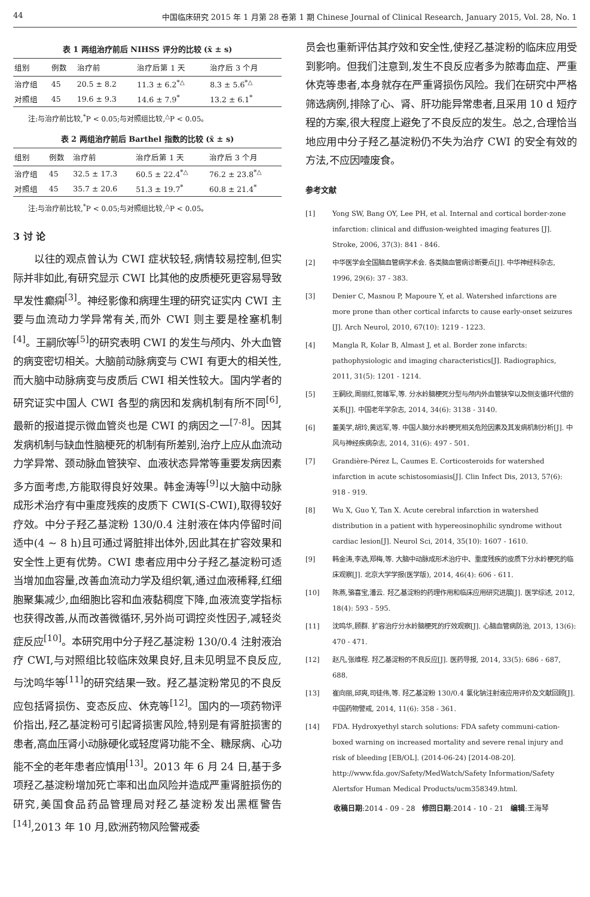44 中国临床研究 2015 年 1 月第 28 卷第 1 期 Chinese Journal of Clinical Research, January 2015, Vol. 28, No. 1
表 1 两组治疗前后 NIHSS 评分的比较 (x̄ ± s)
| 组别 | 例数 | 治疗前 | 治疗后第 1 天 | 治疗后 3 个月 |
| --- | --- | --- | --- | --- |
| 治疗组 | 45 | 20.5 ± 8.2 | 11.3 ± 6.2<sup>*△</sup> | 8.3 ± 5.6<sup>*△</sup> |
| 对照组 | 45 | 19.6 ± 9.3 | 14.6 ± 7.9<sup>*</sup> | 13.2 ± 6.1<sup>*</sup> |
注:与治疗前比较,<sup>*</sup>P < 0.05;与对照组比较,<sup>△</sup>P < 0.05。
表 2 两组治疗前后 Barthel 指数的比较 (x̄ ± s)
| 组别 | 例数 | 治疗前 | 治疗后第 1 天 | 治疗后 3 个月 |
| --- | --- | --- | --- | --- |
| 治疗组 | 45 | 32.5 ± 17.3 | 60.5 ± 22.4<sup>*△</sup> | 76.2 ± 23.8<sup>*△</sup> |
| 对照组 | 45 | 35.7 ± 20.6 | 51.3 ± 19.7<sup>*</sup> | 60.8 ± 21.4<sup>*</sup> |
注:与治疗前比较,<sup>*</sup>P < 0.05;与对照组比较,<sup>△</sup>P < 0.05。
3 讨 论
以往的观点曾认为 CWI 症状较轻,病情较易控制,但实际并非如此,有研究显示 CWI 比其他的皮质梗死更容易导致早发性癫痫<sup>[3]</sup>。神经影像和病理生理的研究证实内 CWI 主要与血流动力学异常有关,而外 CWI 则主要是栓塞机制<sup>[4]</sup>。王嗣欣等<sup>[5]</sup>的研究表明 CWI 的发生与颅内、外大血管的病变密切相关。大脑前动脉病变与 CWI 有更大的相关性,而大脑中动脉病变与皮质后 CWI 相关性较大。国内学者的研究证实中国人 CWI 各型的病因和发病机制有所不同<sup>[6]</sup>,最新的报道提示微血管炎也是 CWI 的病因之一<sup>[7-8]</sup>。因其发病机制与缺血性脑梗死的机制有所差别,治疗上应从血流动力学异常、颈动脉血管狭窄、血液状态异常等重要发病因素多方面考虑,方能取得良好效果。韩金涛等<sup>[9]</sup>以大脑中动脉成形术治疗有中重度残疾的皮质下 CWI(S-CWI),取得较好疗效。中分子羟乙基淀粉 130/0.4 注射液在体内停留时间适中(4 ~ 8 h)且可通过肾脏排出体外,因此其在扩容效果和安全性上更有优势。CWI 患者应用中分子羟乙基淀粉可适当增加血容量,改善血流动力学及组织氧,通过血液稀释,红细胞聚集减少,血细胞比容和血液黏稠度下降,血液流变学指标也获得改善,从而改善微循环,另外尚可调控炎性因子,减轻炎症反应<sup>[10]</sup>。本研究用中分子羟乙基淀粉 130/0.4 注射液治疗 CWI,与对照组比较临床效果良好,且未见明显不良反应,与沈鸣华等<sup>[11]</sup>的研究结果一致。羟乙基淀粉常见的不良反应包括肾损伤、变态反应、休克等<sup>[12]</sup>。国内的一项药物评价指出,羟乙基淀粉可引起肾损害风险,特别是有肾脏损害的患者,高血压肾小动脉硬化或轻度肾功能不全、糖尿病、心功能不全的老年患者应慎用<sup>[13]</sup>。2013 年 6 月 24 日,基于多项羟乙基淀粉增加死亡率和出血风险并造成严重肾脏损伤的研究,美国食品药品管理局对羟乙基淀粉发出黑框警告<sup>[14]</sup>,2013 年 10 月,欧洲药物风险警戒委
员会也重新评估其疗效和安全性,使羟乙基淀粉的临床应用受到影响。但我们注意到,发生不良反应者多为脓毒血症、严重休克等患者,本身就存在严重肾损伤风险。我们在研究中严格筛选病例,排除了心、肾、肝功能异常患者,且采用 10 d 短疗程的方案,很大程度上避免了不良反应的发生。总之,合理恰当地应用中分子羟乙基淀粉仍不失为治疗 CWI 的安全有效的方法,不应因噎废食。
参考文献
[1] Yong SW, Bang OY, Lee PH, et al. Internal and cortical border-zone infarction: clinical and diffusion-weighted imaging features [J]. Stroke, 2006, 37(3): 841 - 846.
[2] 中华医学会全国脑血管病学术会. 各类脑血管病诊断要点[J]. 中华神经科杂志, 1996, 29(6): 37 - 383.
[3] Denier C, Masnou P, Mapoure Y, et al. Watershed infarctions are more prone than other cortical infarcts to cause early-onset seizures [J]. Arch Neurol, 2010, 67(10): 1219 - 1223.
[4] Mangla R, Kolar B, Almast J, et al. Border zone infarcts: pathophysiologic and imaging characteristics[J]. Radiographics, 2011, 31(5): 1201 - 1214.
[5] 王嗣欣,周丽红,贺雄军,等. 分水岭脑梗死分型与颅内外血管狭窄以及侧支循环代偿的关系[J]. 中国老年学杂志, 2014, 34(6): 3138 - 3140.
[6] 董美学,胡玲,黄远军,等. 中国人脑分水岭梗死相关危险因素及其发病机制分析[J]. 中风与神经疾病杂志, 2014, 31(6): 497 - 501.
[7] Grandière-Pérez L, Caumes E. Corticosteroids for watershed infarction in acute schistosomiasis[J]. Clin Infect Dis, 2013, 57(6): 918 - 919.
[8] Wu X, Guo Y, Tan X. Acute cerebral infarction in watershed distribution in a patient with hypereosinophilic syndrome without cardiac lesion[J]. Neurol Sci, 2014, 35(10): 1607 - 1610.
[9] 韩金涛,李选,郑梅,等. 大脑中动脉成形术治疗中、重度残疾的皮质下分水岭梗死的临床观察[J]. 北京大学学报(医学版), 2014, 46(4): 606 - 611.
[10] 陈燕,骆喜宝,潘云. 羟乙基淀粉的药理作用和临床应用研究进展[J]. 医学综述, 2012, 18(4): 593 - 595.
[11] 沈鸣华,顾群. 扩容治疗分水岭脑梗死的疗效观察[J]. 心脑血管病防治, 2013, 13(6): 470 - 471.
[12] 赵凡,张维程. 羟乙基淀粉的不良反应[J]. 医药导报, 2014, 33(5): 686 - 687, 688.
[13] 崔向丽,邱爽,司徒伟,等. 羟乙基淀粉 130/0.4 氯化钠注射液应用评价及文献回顾[J]. 中国药物警戒, 2014, 11(6): 358 - 361.
[14] FDA. Hydroxyethyl starch solutions: FDA safety communi-cation-boxed warning on increased mortality and severe renal injury and risk of bleeding [EB/OL]. (2014-06-24) [2014-08-20]. http://www.fda.gov/Safety/MedWatch/Safety Information/Safety Alertsfor Human Medical Products/ucm358349.html.
收稿日期:2014 - 09 - 28 修回日期:2014 - 10 - 21 编辑:王海琴